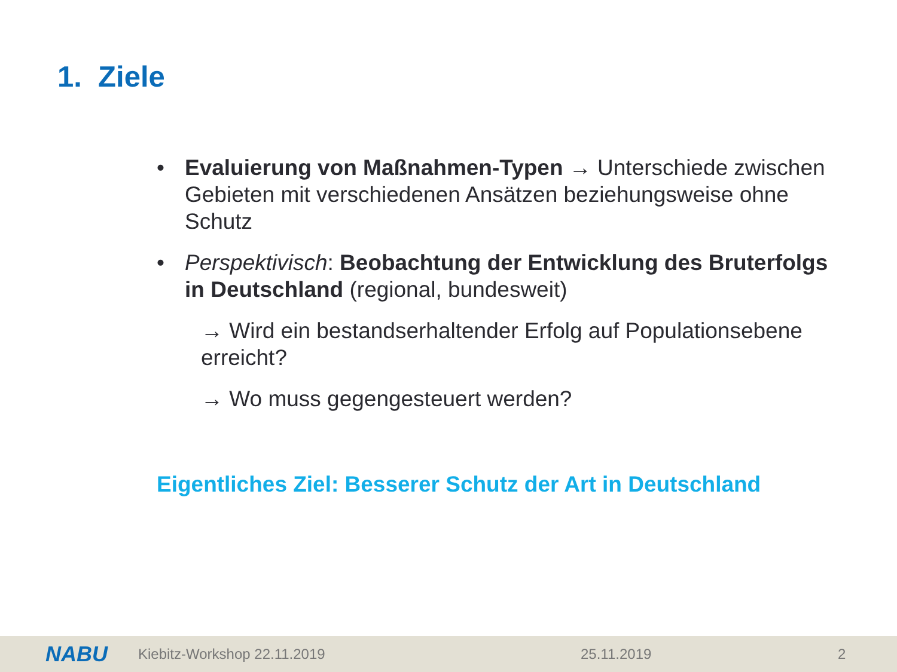1. Ziele
• Evaluierung von Maßnahmen-Typen → Unterschiede zwischen Gebieten mit verschiedenen Ansätzen beziehungsweise ohne Schutz
• Perspektivisch: Beobachtung der Entwicklung des Bruterfolgs in Deutschland (regional, bundesweit)
→ Wird ein bestandserhaltender Erfolg auf Populationsebene erreicht?
→ Wo muss gegengesteuert werden?
Eigentliches Ziel: Besserer Schutz der Art in Deutschland
NABU Kiebitz-Workshop 22.11.2019 25.11.2019 2